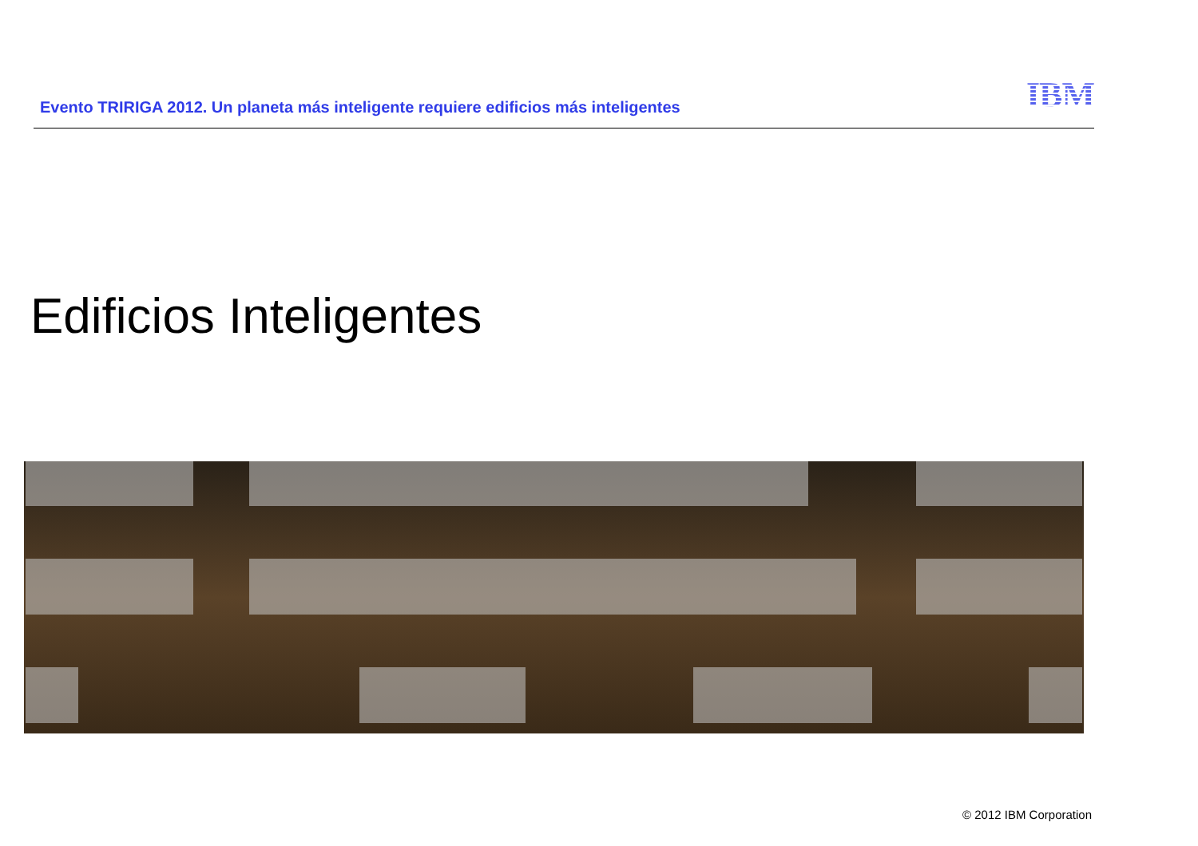Evento TRIRIGA 2012. Un planeta más inteligente requiere edificios más inteligentes
IBM
Edificios Inteligentes
© 2012 IBM Corporation